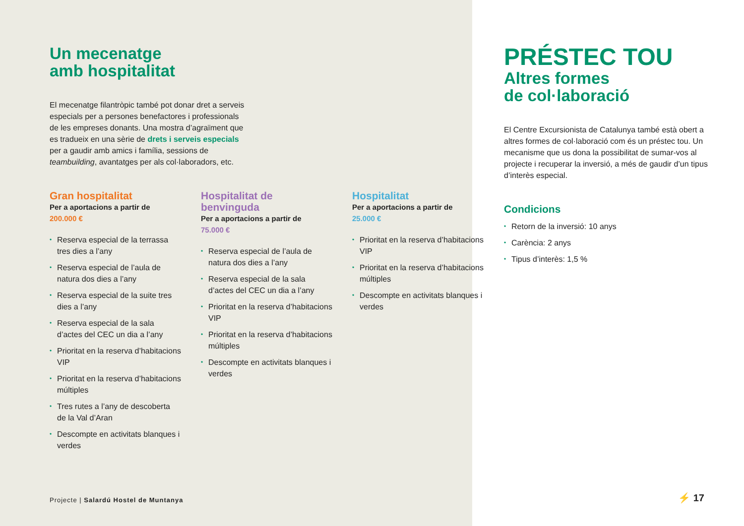Un mecenatge
amb hospitalitat
El mecenatge filantròpic també pot donar dret a serveis especials per a persones benefactores i professionals de les empreses donants. Una mostra d’agraïment que es tradueix en una sèrie de drets i serveis especials per a gaudir amb amics i família, sessions de teambuilding, avantatges per als col·laboradors, etc.
Gran hospitalitat
Per a aportacions a partir de
200.000 €
• Reserva especial de la terrassa tres dies a l’any
• Reserva especial de l’aula de natura dos dies a l’any
• Reserva especial de la suite tres dies a l’any
• Reserva especial de la sala d’actes del CEC un dia a l’any
• Prioritat en la reserva d’habitacions VIP
• Prioritat en la reserva d’habitacions múltiples
• Tres rutes a l’any de descoberta de la Val d’Aran
• Descompte en activitats blanques i verdes
Hospitalitat de
benvinguda
Per a aportacions a partir de
75.000 €
• Reserva especial de l’aula de natura dos dies a l’any
• Reserva especial de la sala d’actes del CEC un dia a l’any
• Prioritat en la reserva d’habitacions VIP
• Prioritat en la reserva d’habitacions múltiples
• Descompte en activitats blanques i verdes
Hospitalitat
Per a aportacions a partir de
25.000 €
• Prioritat en la reserva d’habitacions VIP
• Prioritat en la reserva d’habitacions múltiples
• Descompte en activitats blanques i verdes
Projecte | Salardú Hostel de Muntanya
PRÉSTEC TOU
Altres formes
de col·laboració
El Centre Excursionista de Catalunya també està obert a altres formes de col·laboració com és un préstec tou. Un mecanisme que us dona la possibilitat de sumar-vos al projecte i recuperar la inversió, a més de gaudir d’un tipus d’interès especial.
Condicions
• Retorn de la inversió: 10 anys
• Carència: 2 anys
• Tipus d’interès: 1,5 %
⚡ 17